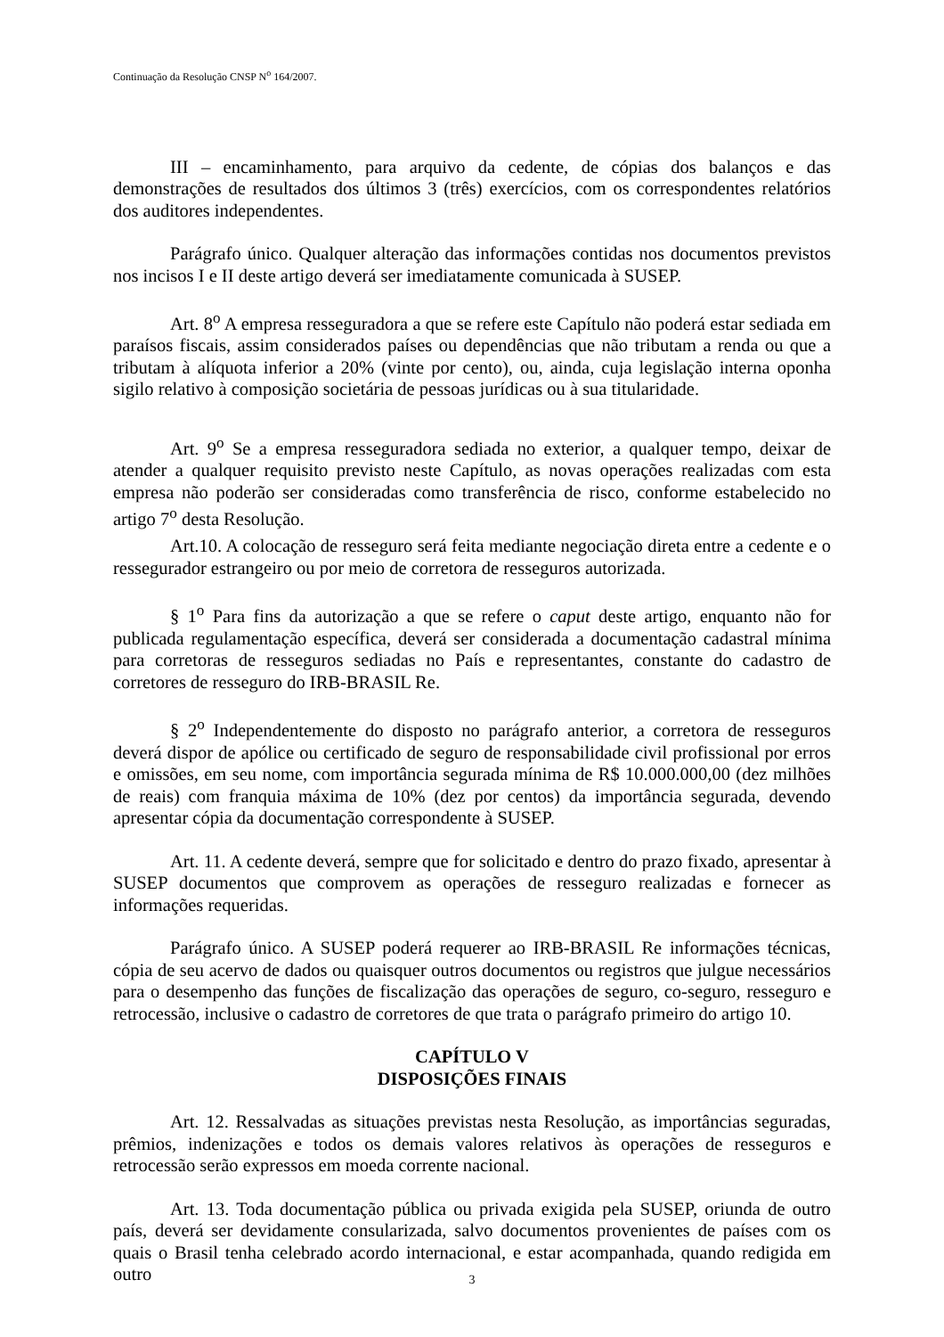Continuação da Resolução CNSP N<sup>o</sup> 164/2007.
III – encaminhamento, para arquivo da cedente, de cópias dos balanços e das demonstrações de resultados dos últimos 3 (três) exercícios, com os correspondentes relatórios dos auditores independentes.
Parágrafo único. Qualquer alteração das informações contidas nos documentos previstos nos incisos I e II deste artigo deverá ser imediatamente comunicada à SUSEP.
Art. 8<sup>o</sup> A empresa resseguradora a que se refere este Capítulo não poderá estar sediada em paraísos fiscais, assim considerados países ou dependências que não tributam a renda ou que a tributam à alíquota inferior a 20% (vinte por cento), ou, ainda, cuja legislação interna oponha sigilo relativo à composição societária de pessoas jurídicas ou à sua titularidade.
Art. 9<sup>o</sup> Se a empresa resseguradora sediada no exterior, a qualquer tempo, deixar de atender a qualquer requisito previsto neste Capítulo, as novas operações realizadas com esta empresa não poderão ser consideradas como transferência de risco, conforme estabelecido no artigo 7<sup>o</sup> desta Resolução.
Art.10. A colocação de resseguro será feita mediante negociação direta entre a cedente e o ressegurador estrangeiro ou por meio de corretora de resseguros autorizada.
§ 1<sup>o</sup> Para fins da autorização a que se refere o caput deste artigo, enquanto não for publicada regulamentação específica, deverá ser considerada a documentação cadastral mínima para corretoras de resseguros sediadas no País e representantes, constante do cadastro de corretores de resseguro do IRB-BRASIL Re.
§ 2<sup>o</sup> Independentemente do disposto no parágrafo anterior, a corretora de resseguros deverá dispor de apólice ou certificado de seguro de responsabilidade civil profissional por erros e omissões, em seu nome, com importância segurada mínima de R$ 10.000.000,00 (dez milhões de reais) com franquia máxima de 10% (dez por centos) da importância segurada, devendo apresentar cópia da documentação correspondente à SUSEP.
Art. 11. A cedente deverá, sempre que for solicitado e dentro do prazo fixado, apresentar à SUSEP documentos que comprovem as operações de resseguro realizadas e fornecer as informações requeridas.
Parágrafo único. A SUSEP poderá requerer ao IRB-BRASIL Re informações técnicas, cópia de seu acervo de dados ou quaisquer outros documentos ou registros que julgue necessários para o desempenho das funções de fiscalização das operações de seguro, co-seguro, resseguro e retrocessão, inclusive o cadastro de corretores de que trata o parágrafo primeiro do artigo 10.
CAPÍTULO V
DISPOSIÇÕES FINAIS
Art. 12. Ressalvadas as situações previstas nesta Resolução, as importâncias seguradas, prêmios, indenizações e todos os demais valores relativos às operações de resseguros e retrocessão serão expressos em moeda corrente nacional.
Art. 13. Toda documentação pública ou privada exigida pela SUSEP, oriunda de outro país, deverá ser devidamente consularizada, salvo documentos provenientes de países com os quais o Brasil tenha celebrado acordo internacional, e estar acompanhada, quando redigida em outro
3